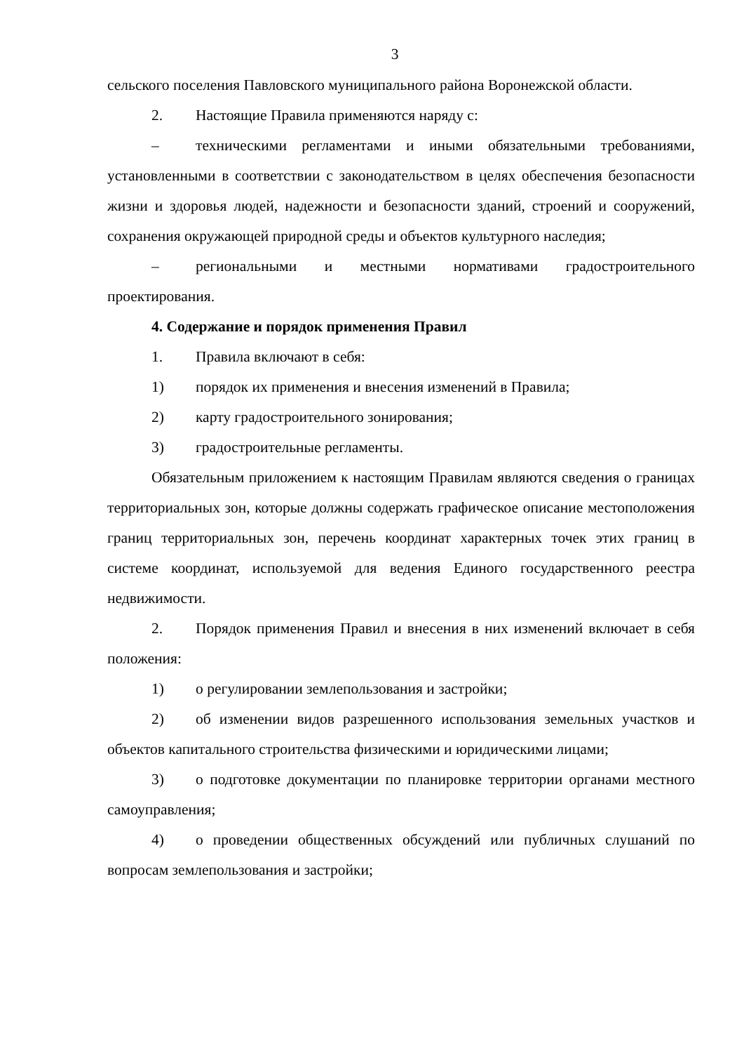3
сельского поселения Павловского муниципального района Воронежской области.
2. Настоящие Правила применяются наряду с:
– техническими регламентами и иными обязательными требованиями, установленными в соответствии с законодательством в целях обеспечения безопасности жизни и здоровья людей, надежности и безопасности зданий, строений и сооружений, сохранения окружающей природной среды и объектов культурного наследия;
– региональными и местными нормативами градостроительного проектирования.
4. Содержание и порядок применения Правил
1. Правила включают в себя:
1) порядок их применения и внесения изменений в Правила;
2) карту градостроительного зонирования;
3) градостроительные регламенты.
Обязательным приложением к настоящим Правилам являются сведения о границах территориальных зон, которые должны содержать графическое описание местоположения границ территориальных зон, перечень координат характерных точек этих границ в системе координат, используемой для ведения Единого государственного реестра недвижимости.
2. Порядок применения Правил и внесения в них изменений включает в себя положения:
1) о регулировании землепользования и застройки;
2) об изменении видов разрешенного использования земельных участков и объектов капитального строительства физическими и юридическими лицами;
3) о подготовке документации по планировке территории органами местного самоуправления;
4) о проведении общественных обсуждений или публичных слушаний по вопросам землепользования и застройки;